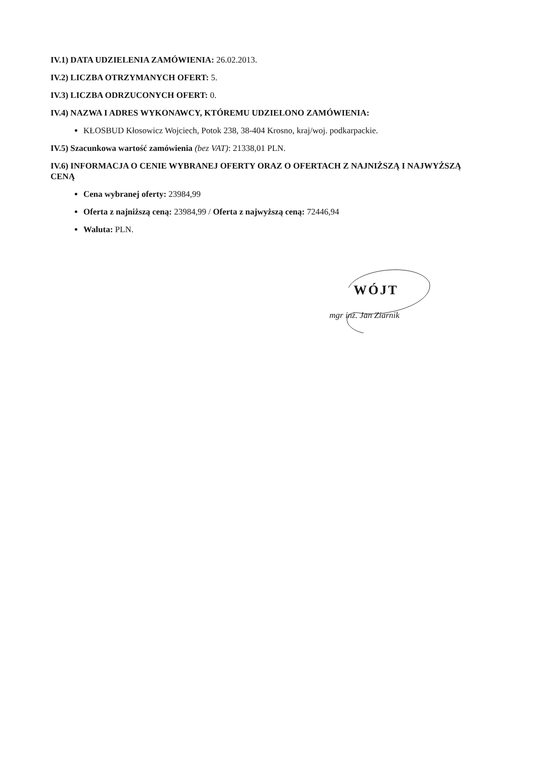IV.1) DATA UDZIELENIA ZAMÓWIENIA: 26.02.2013.
IV.2) LICZBA OTRZYMANYCH OFERT: 5.
IV.3) LICZBA ODRZUCONYCH OFERT: 0.
IV.4) NAZWA I ADRES WYKONAWCY, KTÓREMU UDZIELONO ZAMÓWIENIA:
KŁOSBUD Kłosowicz Wojciech, Potok 238, 38-404 Krosno, kraj/woj. podkarpackie.
IV.5) Szacunkowa wartość zamówienia (bez VAT): 21338,01 PLN.
IV.6) INFORMACJA O CENIE WYBRANEJ OFERTY ORAZ O OFERTACH Z NAJNIŻSZĄ I NAJWYŻSZĄ CENĄ
Cena wybranej oferty: 23984,99
Oferta z najniższą ceną: 23984,99 / Oferta z najwyższą ceną: 72446,94
Waluta: PLN.
WÓJT
mgr inż. Jan Ziarnik